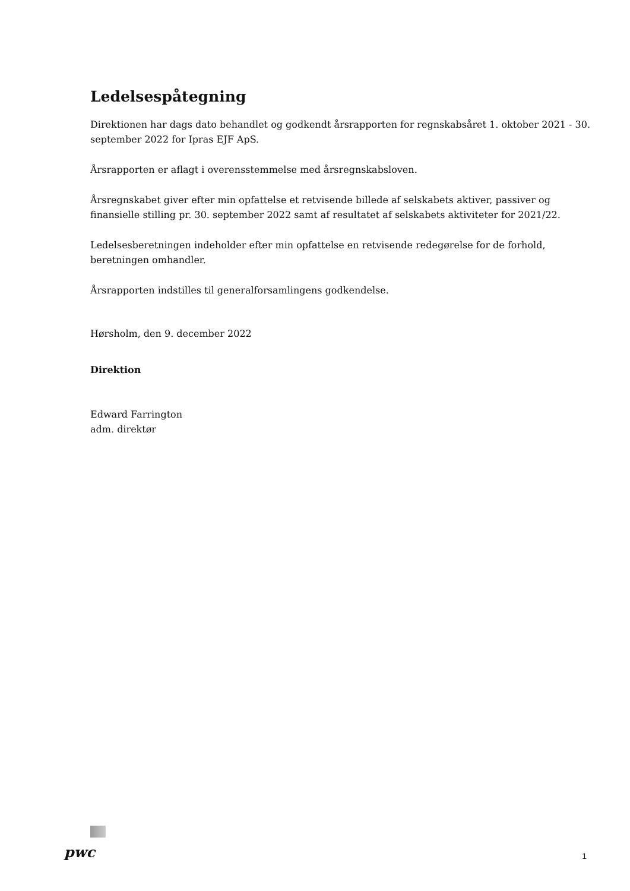Ledelsespåtegning
Direktionen har dags dato behandlet og godkendt årsrapporten for regnskabsåret 1. oktober 2021 - 30. september 2022 for Ipras EJF ApS.
Årsrapporten er aflagt i overensstemmelse med årsregnskabsloven.
Årsregnskabet giver efter min opfattelse et retvisende billede af selskabets aktiver, passiver og finansielle stilling pr. 30. september 2022 samt af resultatet af selskabets aktiviteter for 2021/22.
Ledelsesberetningen indeholder efter min opfattelse en retvisende redegørelse for de forhold, beretningen omhandler.
Årsrapporten indstilles til generalforsamlingens godkendelse.
Hørsholm, den 9. december 2022
Direktion
Edward Farrington
adm. direktør
pwc 1